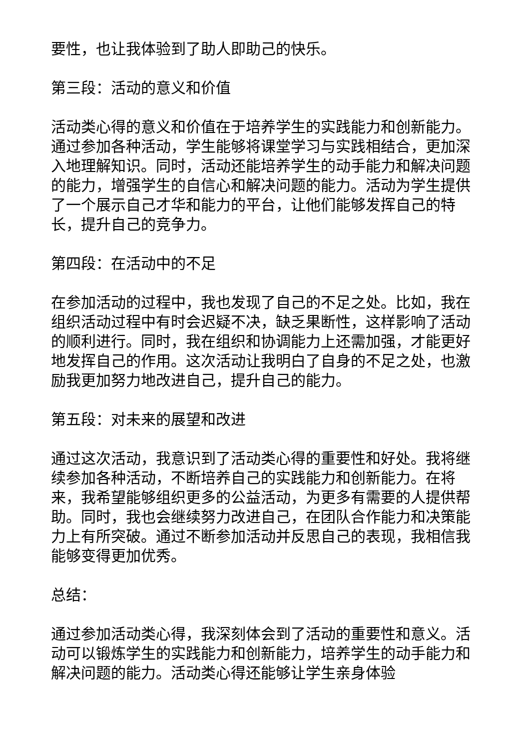要性，也让我体验到了助人即助己的快乐。
第三段：活动的意义和价值
活动类心得的意义和价值在于培养学生的实践能力和创新能力。通过参加各种活动，学生能够将课堂学习与实践相结合，更加深入地理解知识。同时，活动还能培养学生的动手能力和解决问题的能力，增强学生的自信心和解决问题的能力。活动为学生提供了一个展示自己才华和能力的平台，让他们能够发挥自己的特长，提升自己的竞争力。
第四段：在活动中的不足
在参加活动的过程中，我也发现了自己的不足之处。比如，我在组织活动过程中有时会迟疑不决，缺乏果断性，这样影响了活动的顺利进行。同时，我在组织和协调能力上还需加强，才能更好地发挥自己的作用。这次活动让我明白了自身的不足之处，也激励我更加努力地改进自己，提升自己的能力。
第五段：对未来的展望和改进
通过这次活动，我意识到了活动类心得的重要性和好处。我将继续参加各种活动，不断培养自己的实践能力和创新能力。在将来，我希望能够组织更多的公益活动，为更多有需要的人提供帮助。同时，我也会继续努力改进自己，在团队合作能力和决策能力上有所突破。通过不断参加活动并反思自己的表现，我相信我能够变得更加优秀。
总结：
通过参加活动类心得，我深刻体会到了活动的重要性和意义。活动可以锻炼学生的实践能力和创新能力，培养学生的动手能力和解决问题的能力。活动类心得还能够让学生亲身体验